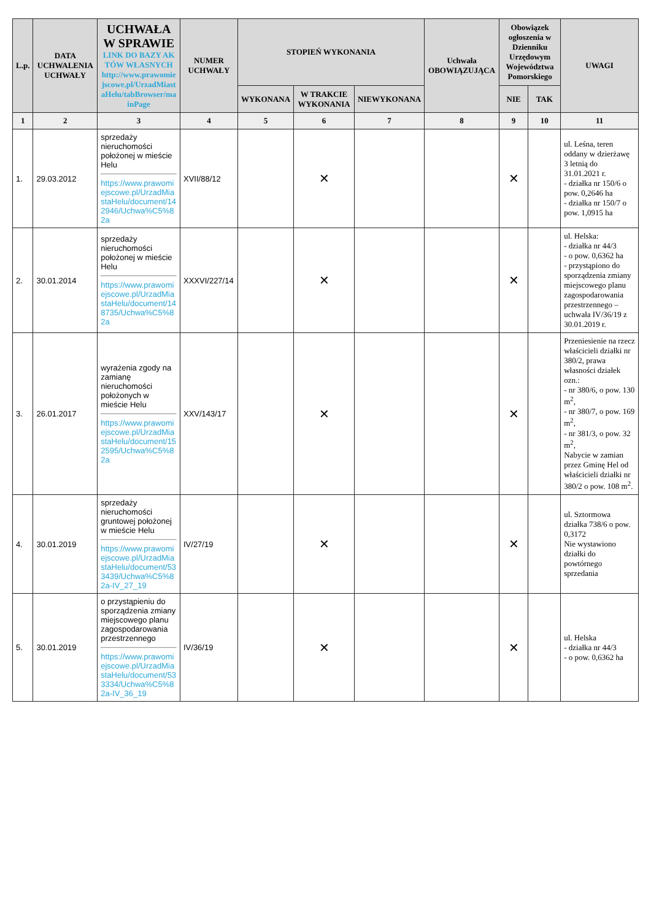| L.p. | DATA UCHWALENIA UCHWAŁY | UCHWAŁA W SPRAWIE LINK DO BAZY AKTÓW WŁASNYCH http://www.prawomiejscowe.pl/UrzadMiastaHelu/tabBrowser/mainPage | NUMER UCHWAŁY | STOPIEŃ WYKONANIA | | | Uchwała OBOWIĄZUJĄCA | Obowiązek ogłoszenia w Dzienniku Urzędowym Województwa Pomorskiego | | UWAGI |
| --- | --- | --- | --- | --- | --- | --- | --- | --- | --- | --- |
| | | | | WYKONANA | W TRAKCIE WYKONANIA | NIEWYKONANA | | NIE | TAK | |
| 1 | 2 | 3 | 4 | 5 | 6 | 7 | 8 | 9 | 10 | 11 |
| 1. | 29.03.2012 | sprzedaży nieruchomości położonej w mieście Helu https://www.prawomiejscowe.pl/UrzadMiastaHelu/document/142946/Uchwa%C5%82a | XVII/88/12 | | ✕ | | | ✕ | | ul. Leśna, teren oddany w dzierżawę 3 letnią do 31.01.2021 r. - działka nr 150/6 o pow. 0,2646 ha - działka nr 150/7 o pow. 1,0915 ha |
| 2. | 30.01.2014 | sprzedaży nieruchomości położonej w mieście Helu https://www.prawomiejscowe.pl/UrzadMiastaHelu/document/148735/Uchwa%C5%82a | XXXVI/227/14 | | ✕ | | | ✕ | | ul. Helska: - działka nr 44/3 - o pow. 0,6362 ha - przystąpiono do sporządzenia zmiany miejscowego planu zagospodarowania przestrzennego – uchwała IV/36/19 z 30.01.2019 r. |
| 3. | 26.01.2017 | wyrażenia zgody na zamianę nieruchomości położonych w mieście Helu https://www.prawomiejscowe.pl/UrzadMiastaHelu/document/152595/Uchwa%C5%82a | XXV/143/17 | | ✕ | | | ✕ | | Przeniesienie na rzecz właścicieli działki nr 380/2, prawa własności działek ozn.: - nr 380/6, o pow. 130 m<sup>2</sup>, - nr 380/7, o pow. 169 m<sup>2</sup>, - nr 381/3, o pow. 32 m<sup>2</sup>, Nabycie w zamian przez Gminę Hel od właścicieli działki nr 380/2 o pow. 108 m<sup>2</sup>. |
| 4. | 30.01.2019 | sprzedaży nieruchomości gruntowej położonej w mieście Helu https://www.prawomiejscowe.pl/UrzadMiastaHelu/document/533439/Uchwa%C5%82a-IV_27_19 | IV/27/19 | | ✕ | | | ✕ | | ul. Sztormowa działka 738/6 o pow. 0,3172 Nie wystawiono działki do powtórnego sprzedania |
| 5. | 30.01.2019 | o przystąpieniu do sporządzenia zmiany miejscowego planu zagospodarowania przestrzennego https://www.prawomiejscowe.pl/UrzadMiastaHelu/document/533334/Uchwa%C5%82a-IV_36_19 | IV/36/19 | | ✕ | | | ✕ | | ul. Helska - działka nr 44/3 - o pow. 0,6362 ha |